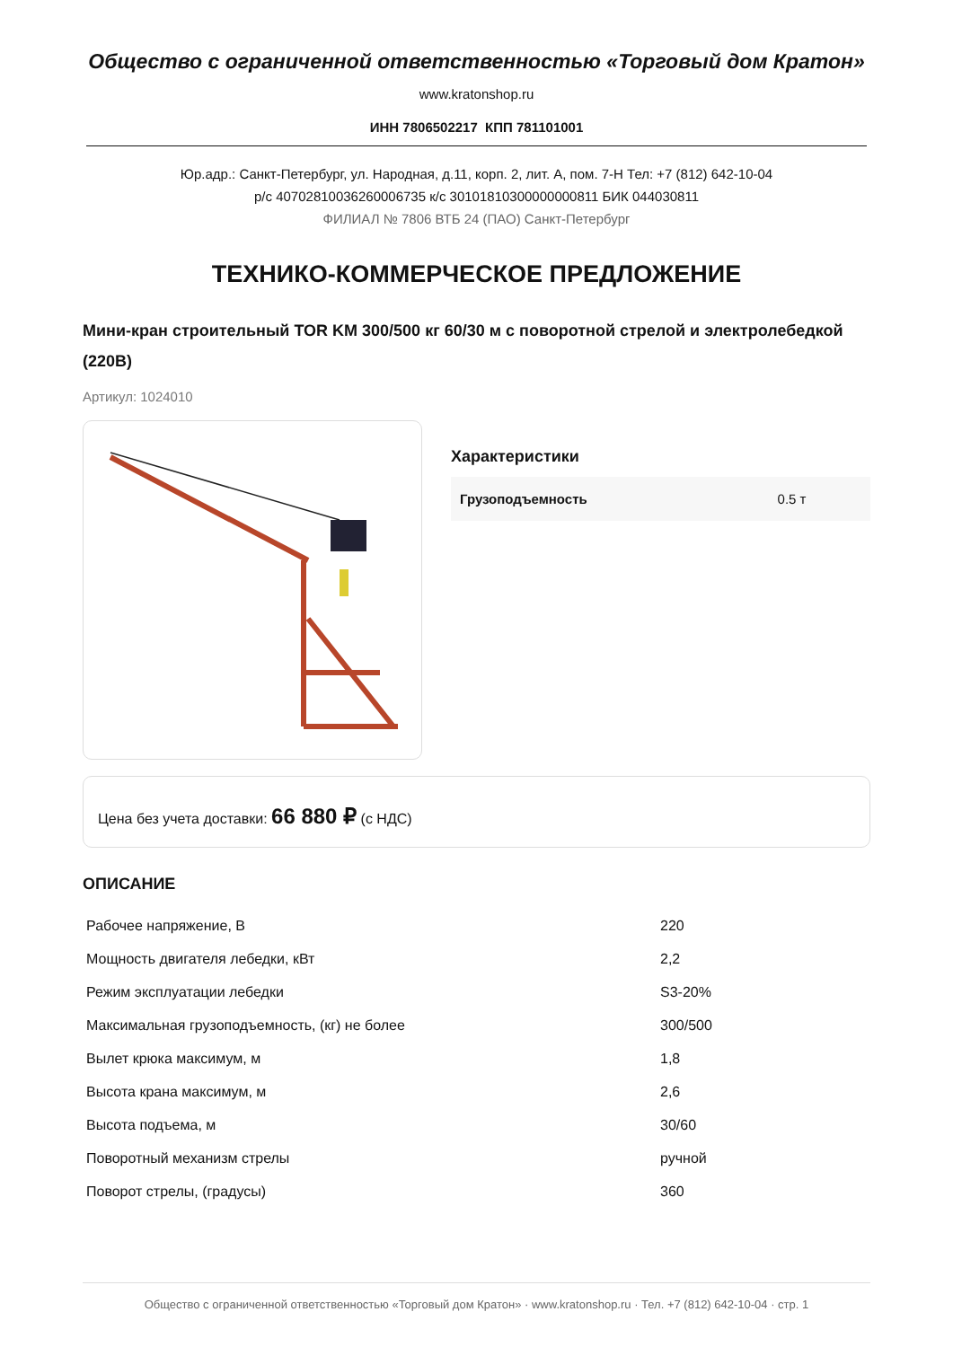Общество с ограниченной ответственностью «Торговый дом Кратон»
www.kratonshop.ru
ИНН 7806502217 КПП 781101001
Юр.адр.: Санкт-Петербург, ул. Народная, д.11, корп. 2, лит. А, пом. 7-Н Тел: +7 (812) 642-10-04
р/с 40702810036260006735 к/с 30101810300000000811 БИК 044030811
ФИЛИАЛ № 7806 ВТБ 24 (ПАО) Санкт-Петербург
ТЕХНИКО-КОММЕРЧЕСКОЕ ПРЕДЛОЖЕНИЕ
Мини-кран строительный TOR KM 300/500 кг 60/30 м с поворотной стрелой и электролебедкой (220В)
Артикул: 1024010
Характеристики
| Грузоподъемность | 0.5 т |
Цена без учета доставки: 66 880 ₽ (с НДС)
ОПИСАНИЕ
| Рабочее напряжение, В | 220 |
| Мощность двигателя лебедки, кВт | 2,2 |
| Режим эксплуатации лебедки | S3-20% |
| Максимальная грузоподъемность, (кг) не более | 300/500 |
| Вылет крюка максимум, м | 1,8 |
| Высота крана максимум, м | 2,6 |
| Высота подъема, м | 30/60 |
| Поворотный механизм стрелы | ручной |
| Поворот стрелы, (градусы) | 360 |
Общество с ограниченной ответственностью «Торговый дом Кратон» · www.kratonshop.ru · Тел. +7 (812) 642-10-04 · стр. 1